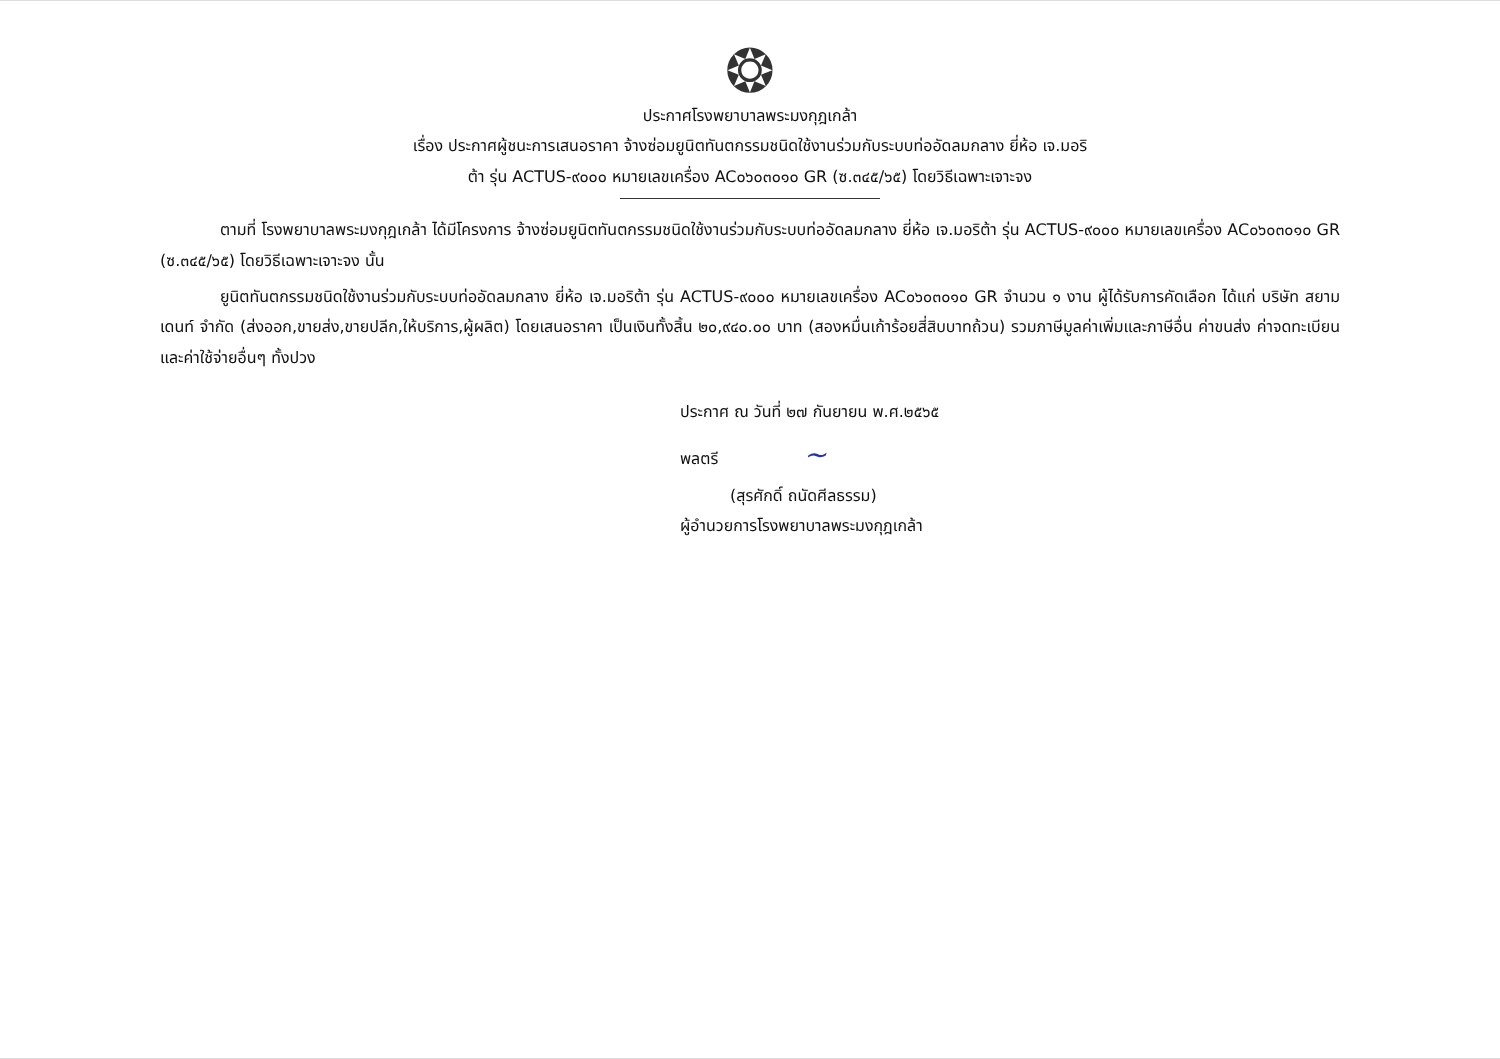❂
ประกาศโรงพยาบาลพระมงกุฎเกล้า
เรื่อง ประกาศผู้ชนะการเสนอราคา จ้างซ่อมยูนิตทันตกรรมชนิดใช้งานร่วมกับระบบท่ออัดลมกลาง ยี่ห้อ เจ.มอริ
ต้า รุ่น ACTUS-๙๐๐๐ หมายเลขเครื่อง AC๐๖๐๓๐๑๐ GR (ซ.๓๔๕/๖๕) โดยวิธีเฉพาะเจาะจง
ตามที่ โรงพยาบาลพระมงกุฎเกล้า ได้มีโครงการ จ้างซ่อมยูนิตทันตกรรมชนิดใช้งานร่วมกับระบบท่ออัดลมกลาง ยี่ห้อ เจ.มอริต้า รุ่น ACTUS-๙๐๐๐ หมายเลขเครื่อง AC๐๖๐๓๐๑๐ GR (ซ.๓๔๕/๖๕) โดยวิธีเฉพาะเจาะจง นั้น
ยูนิตทันตกรรมชนิดใช้งานร่วมกับระบบท่ออัดลมกลาง ยี่ห้อ เจ.มอริต้า รุ่น ACTUS-๙๐๐๐ หมายเลขเครื่อง AC๐๖๐๓๐๑๐ GR จำนวน ๑ งาน ผู้ได้รับการคัดเลือก ได้แก่ บริษัท สยามเดนท์ จำกัด (ส่งออก,ขายส่ง,ขายปลีก,ให้บริการ,ผู้ผลิต) โดยเสนอราคา เป็นเงินทั้งสิ้น ๒๐,๙๔๐.๐๐ บาท (สองหมื่นเก้าร้อยสี่สิบบาทถ้วน) รวมภาษีมูลค่าเพิ่มและภาษีอื่น ค่าขนส่ง ค่าจดทะเบียน และค่าใช้จ่ายอื่นๆ ทั้งปวง
ประกาศ ณ วันที่ ๒๗ กันยายน พ.ศ.๒๕๖๕
พลตรี ~
(สุรศักดิ์ ถนัดศีลธรรม)
ผู้อำนวยการโรงพยาบาลพระมงกุฎเกล้า